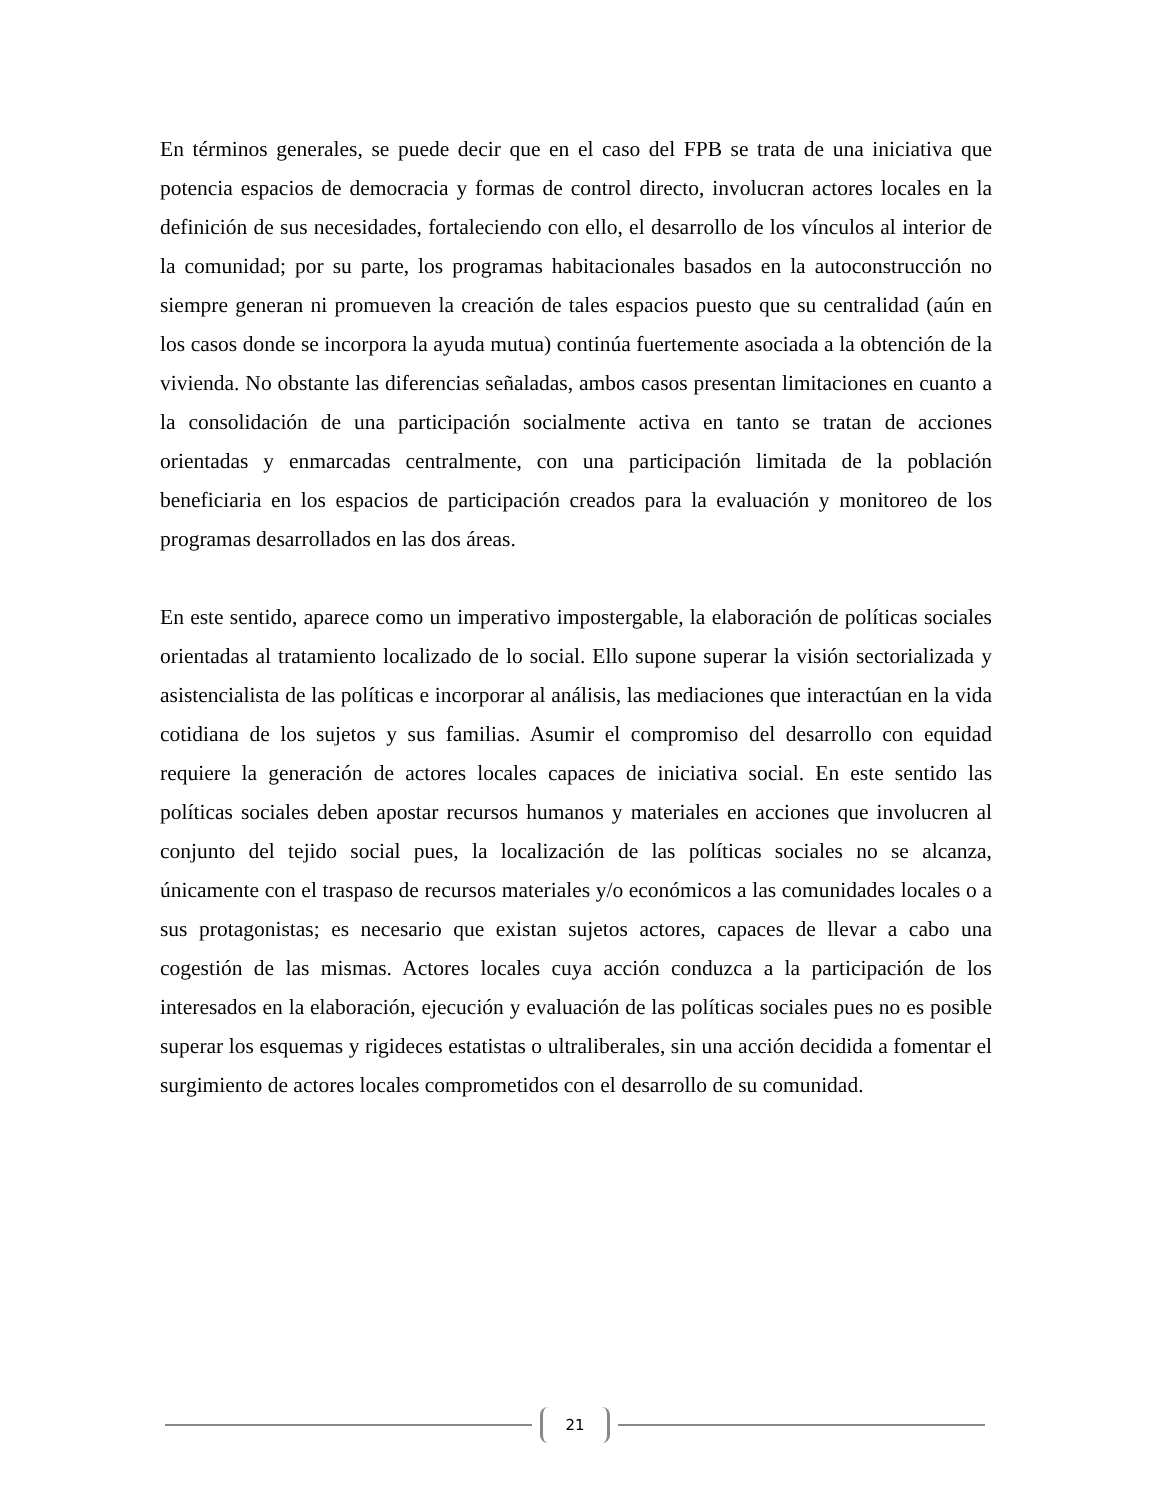En términos generales, se puede decir que en el caso del FPB se trata de una iniciativa que potencia espacios de democracia y formas de control directo, involucran actores locales en la definición de sus necesidades, fortaleciendo con ello, el desarrollo de los vínculos al interior de la comunidad; por su parte, los programas habitacionales basados en la autoconstrucción no siempre generan ni promueven la creación de tales espacios puesto que su centralidad (aún en los casos donde se incorpora la ayuda mutua) continúa fuertemente asociada a la obtención de la vivienda. No obstante las diferencias señaladas, ambos casos presentan limitaciones en cuanto a la consolidación de una participación socialmente activa en tanto se tratan de acciones orientadas y enmarcadas centralmente, con una participación limitada de la población beneficiaria en los espacios de participación creados para la evaluación y monitoreo de los programas desarrollados en las dos áreas.
En este sentido, aparece como un imperativo impostergable, la elaboración de políticas sociales orientadas al tratamiento localizado de lo social. Ello supone superar la visión sectorializada y asistencialista de las políticas e incorporar al análisis, las mediaciones que interactúan en la vida cotidiana de los sujetos y sus familias. Asumir el compromiso del desarrollo con equidad requiere la generación de actores locales capaces de iniciativa social. En este sentido las políticas sociales deben apostar recursos humanos y materiales en acciones que involucren al conjunto del tejido social pues, la localización de las políticas sociales no se alcanza, únicamente con el traspaso de recursos materiales y/o económicos a las comunidades locales o a sus protagonistas; es necesario que existan sujetos actores, capaces de llevar a cabo una cogestión de las mismas. Actores locales cuya acción conduzca a la participación de los interesados en la elaboración, ejecución y evaluación de las políticas sociales pues no es posible superar los esquemas y rigideces estatistas o ultraliberales, sin una acción decidida a fomentar el surgimiento de actores locales comprometidos con el desarrollo de su comunidad.
21